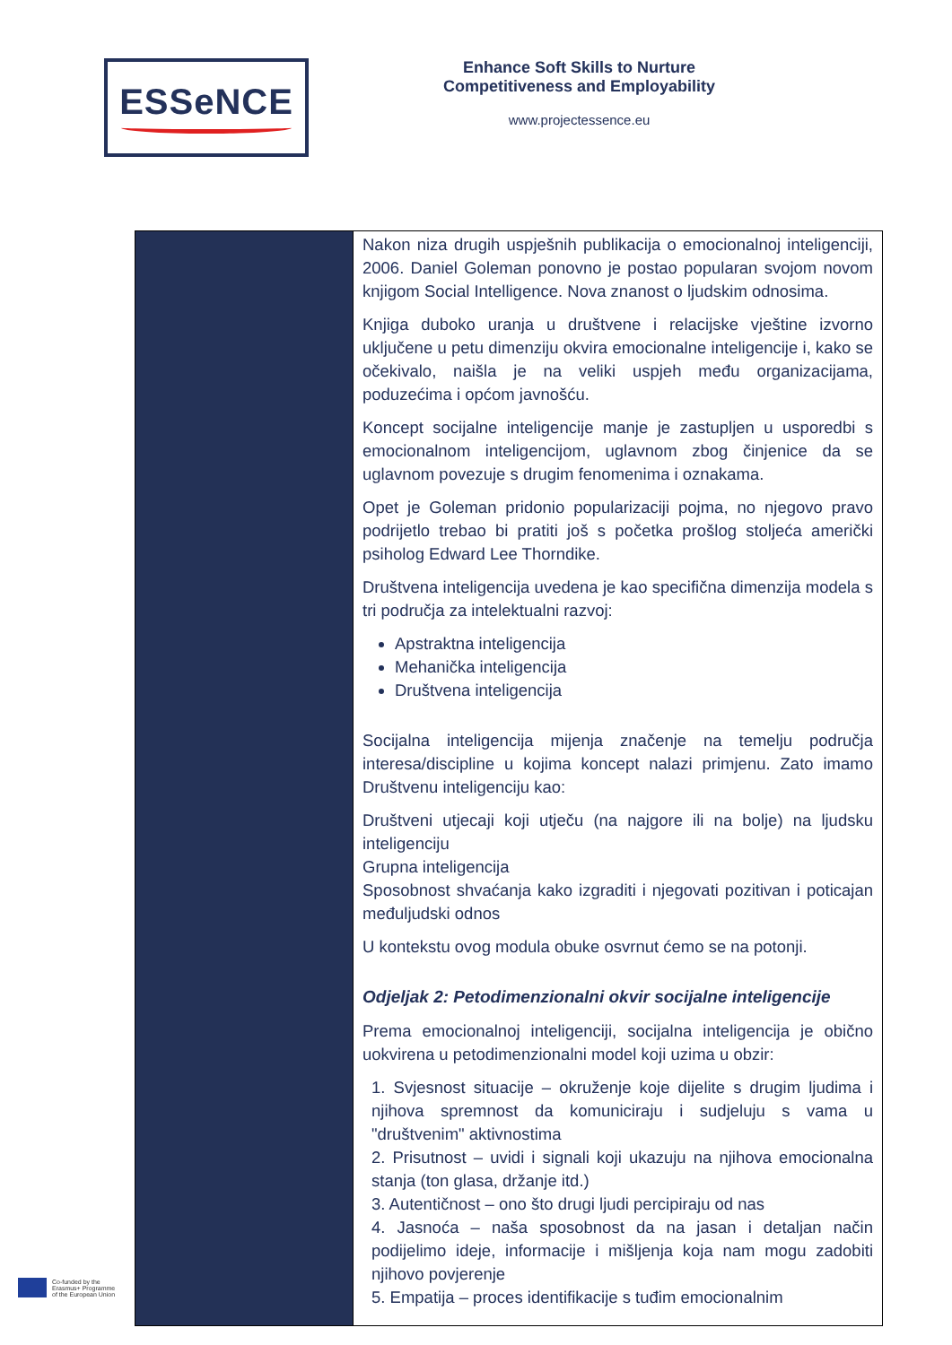ESSeNCE
Enhance Soft Skills to Nurture
Competitiveness and Employability
www.projectessence.eu
| | Nakon niza drugih uspješnih publikacija o emocionalnoj inteligenciji, 2006. Daniel Goleman ponovno je postao popularan svojom novom knjigom Social Intelligence. Nova znanost o ljudskim odnosima. Knjiga duboko uranja u društvene i relacijske vještine izvorno uključene u petu dimenziju okvira emocionalne inteligencije i, kako se očekivalo, naišla je na veliki uspjeh među organizacijama, poduzećima i općom javnošću. Koncept socijalne inteligencije manje je zastupljen u usporedbi s emocionalnom inteligencijom, uglavnom zbog činjenice da se uglavnom povezuje s drugim fenomenima i oznakama. Opet je Goleman pridonio popularizaciji pojma, no njegovo pravo podrijetlo trebao bi pratiti još s početka prošlog stoljeća američki psiholog Edward Lee Thorndike. Društvena inteligencija uvedena je kao specifična dimenzija modela s tri područja za intelektualni razvoj: Apstraktna inteligencija Mehanička inteligencija Društvena inteligencija Socijalna inteligencija mijenja značenje na temelju područja interesa/discipline u kojima koncept nalazi primjenu. Zato imamo Društvenu inteligenciju kao: Društveni utjecaji koji utječu (na najgore ili na bolje) na ljudsku inteligenciju Grupna inteligencija Sposobnost shvaćanja kako izgraditi i njegovati pozitivan i poticajan međuljudski odnos U kontekstu ovog modula obuke osvrnut ćemo se na potonji. Odjeljak 2: Petodimenzionalni okvir socijalne inteligencije Prema emocionalnoj inteligenciji, socijalna inteligencija je obično uokvirena u petodimenzionalni model koji uzima u obzir: 1. Svjesnost situacije – okruženje koje dijelite s drugim ljudima i njihova spremnost da komuniciraju i sudjeluju s vama u "društvenim" aktivnostima 2. Prisutnost – uvidi i signali koji ukazuju na njihova emocionalna stanja (ton glasa, držanje itd.) 3. Autentičnost – ono što drugi ljudi percipiraju od nas 4. Jasnoća – naša sposobnost da na jasan i detaljan način podijelimo ideje, informacije i mišljenja koja nam mogu zadobiti njihovo povjerenje 5. Empatija – proces identifikacije s tuđim emocionalnim |
Co-funded by the
Erasmus+ Programme
of the European Union